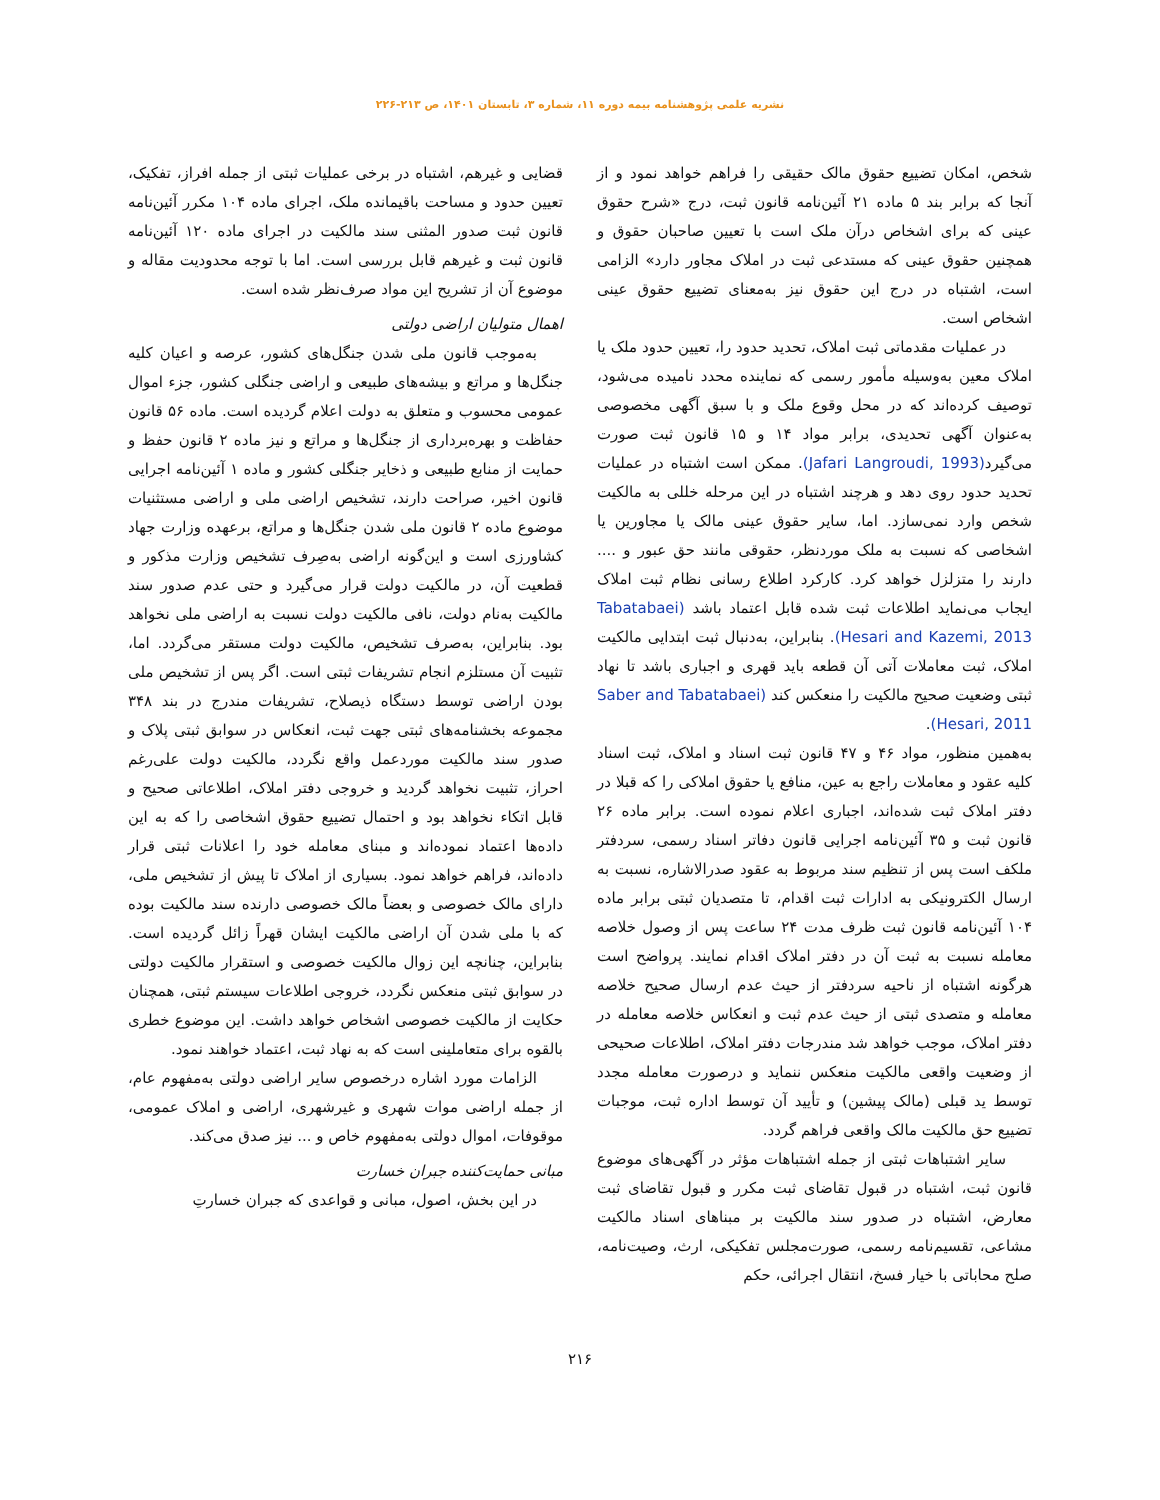نشریه علمی پژوهشنامه بیمه دوره ۱۱، شماره ۳، تابستان ۱۴۰۱، ص ۲۱۳-۲۲۶
شخص، امکان تضییع حقوق مالک حقیقی را فراهم خواهد نمود و از آنجا که برابر بند ۵ ماده ۲۱ آئین‌نامه قانون ثبت، درج «شرح حقوق عینی که برای اشخاص درآن ملک است با تعیین صاحبان حقوق و همچنین حقوق عینی که مستدعی ثبت در املاک مجاور دارد» الزامی است، اشتباه در درج این حقوق نیز به‌معنای تضییع حقوق عینی اشخاص است.
در عملیات مقدماتی ثبت املاک، تحدید حدود را، تعیین حدود ملک یا املاک معین به‌وسیله مأمور رسمی که نماینده محدد نامیده می‌شود، توصیف کرده‌اند که در محل وقوع ملک و با سبق آگهی مخصوصی به‌عنوان آگهی تحدیدی، برابر مواد ۱۴ و ۱۵ قانون ثبت صورت می‌گیرد(Jafari Langroudi, 1993). ممکن است اشتباه در عملیات تحدید حدود روی دهد و هرچند اشتباه در این مرحله خللی به مالکیت شخص وارد نمی‌سازد. اما، سایر حقوق عینی مالک یا مجاورین یا اشخاصی که نسبت به ملک موردنظر، حقوقی مانند حق عبور و .... دارند را متزلزل خواهد کرد. کارکرد اطلاع رسانی نظام ثبت املاک ایجاب می‌نماید اطلاعات ثبت شده قابل اعتماد باشد (Tabatabaei Hesari and Kazemi, 2013). بنابراین، به‌دنبال ثبت ابتدایی مالکیت املاک، ثبت معاملات آتی آن قطعه باید قهری و اجباری باشد تا نهاد ثبتی وضعیت صحیح مالکیت را منعکس کند (Saber and Tabatabaei Hesari, 2011).
به‌همین منظور، مواد ۴۶ و ۴۷ قانون ثبت اسناد و املاک، ثبت اسناد کلیه عقود و معاملات راجع به عین، منافع یا حقوق املاکی را که قبلا در دفتر املاک ثبت شده‌اند، اجباری اعلام نموده است. برابر ماده ۲۶ قانون ثبت و ۳۵ آئین‌نامه اجرایی قانون دفاتر اسناد رسمی، سردفتر ملکف است پس از تنظیم سند مربوط به عقود صدرالاشاره، نسبت به ارسال الکترونیکی به ادارات ثبت اقدام، تا متصدیان ثبتی برابر ماده ۱۰۴ آئین‌نامه قانون ثبت ظرف مدت ۲۴ ساعت پس از وصول خلاصه معامله نسبت به ثبت آن در دفتر املاک اقدام نمایند. پرواضح است هرگونه اشتباه از ناحیه سردفتر از حیث عدم ارسال صحیح خلاصه معامله و متصدی ثبتی از حیث عدم ثبت و انعکاس خلاصه معامله در دفتر املاک، موجب خواهد شد مندرجات دفتر املاک، اطلاعات صحیحی از وضعیت واقعی مالکیت منعکس ننماید و درصورت معامله مجدد توسط ید قبلی (مالک پیشین) و تأیید آن توسط اداره ثبت، موجبات تضییع حق مالکیت مالک واقعی فراهم گردد.
سایر اشتباهات ثبتی از جمله اشتباهات مؤثر در آگهی‌های موضوع قانون ثبت، اشتباه در قبول تقاضای ثبت مکرر و قبول تقاضای ثبت معارض، اشتباه در صدور سند مالکیت بر مبناهای اسناد مالکیت مشاعی، تقسیم‌نامه رسمی، صورت‌مجلس تفکیکی، ارث، وصیت‌نامه، صلح محاباتی با خیار فسخ، انتقال اجرائی، حکم
قضایی و غیرهم، اشتباه در برخی عملیات ثبتی از جمله افراز، تفکیک، تعیین حدود و مساحت باقیمانده ملک، اجرای ماده ۱۰۴ مکرر آئین‌نامه قانون ثبت صدور المثنی سند مالکیت در اجرای ماده ۱۲۰ آئین‌نامه قانون ثبت و غیرهم قابل بررسی است. اما با توجه محدودیت مقاله و موضوع آن از تشریح این مواد صرف‌نظر شده است.
اهمال متولیان اراضی دولتی
به‌موجب قانون ملی شدن جنگل‌های کشور، عرصه و اعیان کلیه جنگل‌ها و مراتع و بیشه‌های طبیعی و اراضی جنگلی کشور، جزء اموال عمومی محسوب و متعلق به دولت اعلام گردیده است. ماده ۵۶ قانون حفاظت و بهره‌برداری از جنگل‌ها و مراتع و نیز ماده ۲ قانون حفظ و حمایت از منابع طبیعی و ذخایر جنگلی کشور و ماده ۱ آئین‌نامه اجرایی قانون اخیر، صراحت دارند، تشخیص اراضی ملی و اراضی مستثنیات موضوع ماده ۲ قانون ملی شدن جنگل‌ها و مراتع، برعهده وزارت جهاد کشاورزی است و این‌گونه اراضی به‌صِرف تشخیص وزارت مذکور و قطعیت آن، در مالکیت دولت قرار می‌گیرد و حتی عدم صدور سند مالکیت به‌نام دولت، نافی مالکیت دولت نسبت به اراضی ملی نخواهد بود. بنابراین، به‌صرف تشخیص، مالکیت دولت مستقر می‌گردد. اما، تثبیت آن مستلزم انجام تشریفات ثبتی است. اگر پس از تشخیص ملی بودن اراضی توسط دستگاه ذیصلاح، تشریفات مندرج در بند ۳۴۸ مجموعه بخشنامه‌های ثبتی جهت ثبت، انعکاس در سوابق ثبتی پلاک و صدور سند مالکیت موردعمل واقع نگردد، مالکیت دولت علی‌رغم احراز، تثبیت نخواهد گردید و خروجی دفتر املاک، اطلاعاتی صحیح و قابل اتکاء نخواهد بود و احتمال تضییع حقوق اشخاصی را که به این داده‌ها اعتماد نموده‌اند و مبنای معامله خود را اعلانات ثبتی قرار داده‌اند، فراهم خواهد نمود. بسیاری از املاک تا پیش از تشخیص ملی، دارای مالک خصوصی و بعضاً مالک خصوصی دارنده سند مالکیت بوده که با ملی شدن آن اراضی مالکیت ایشان قهراً زائل گردیده است. بنابراین، چنانچه این زوال مالکیت خصوصی و استقرار مالکیت دولتی در سوابق ثبتی منعکس نگردد، خروجی اطلاعات سیستم ثبتی، همچنان حکایت از مالکیت خصوصی اشخاص خواهد داشت. این موضوع خطری بالقوه برای متعاملینی است که به نهاد ثبت، اعتماد خواهند نمود.
الزامات مورد اشاره درخصوص سایر اراضی دولتی به‌مفهوم عام، از جمله اراضی موات شهری و غیرشهری، اراضی و املاک عمومی، موقوفات، اموال دولتی به‌مفهوم خاص و ... نیز صدق می‌کند.
مبانی حمایت‌کننده جبران خسارت
در این بخش، اصول، مبانی و قواعدی که جبران خسارتِ
۲۱۶